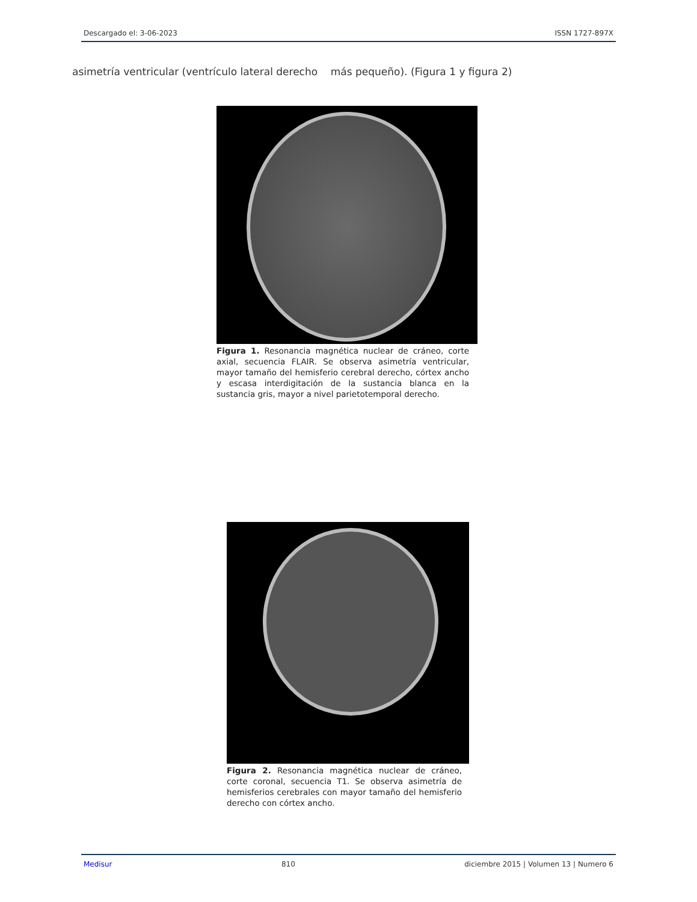Descargado el: 3-06-2023 ISSN 1727-897X
asimetría ventricular (ventrículo lateral derecho más pequeño). (Figura 1 y figura 2)
Figura 1. Resonancia magnética nuclear de cráneo, corte axial, secuencia FLAIR. Se observa asimetría ventricular, mayor tamaño del hemisferio cerebral derecho, córtex ancho y escasa interdigitación de la sustancia blanca en la sustancia gris, mayor a nivel parietotemporal derecho.
Figura 2. Resonancia magnética nuclear de cráneo, corte coronal, secuencia T1. Se observa asimetría de hemisferios cerebrales con mayor tamaño del hemisferio derecho con córtex ancho.
Medisur 810 diciembre 2015 | Volumen 13 | Numero 6